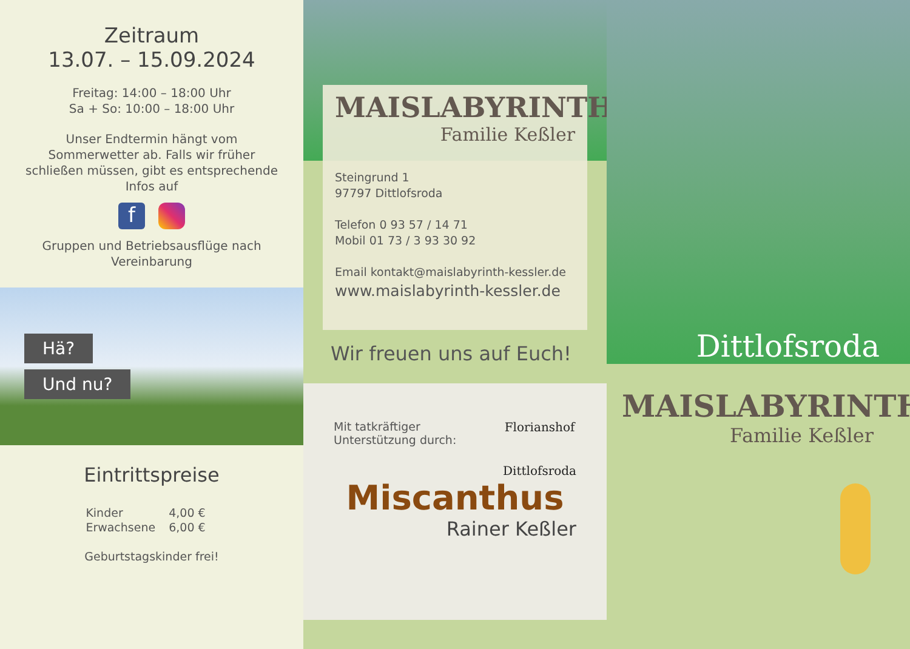Zeitraum
13.07. – 15.09.2024
Freitag: 14:00 – 18:00 Uhr
Sa + So: 10:00 – 18:00 Uhr
Unser Endtermin hängt vom Sommerwetter ab. Falls wir früher schließen müssen, gibt es entsprechende Infos auf
f
Gruppen und Betriebsausflüge nach Vereinbarung
Hä?
Und nu?
Eintrittspreise
| Kinder | 4,00 € |
| Erwachsene | 6,00 € |
Geburtstagskinder frei!
MAISLABYRINTH
Familie Keßler
Steingrund 1
97797 Dittlofsroda
Telefon 0 93 57 / 14 71
Mobil 01 73 / 3 93 30 92
Email kontakt@maislabyrinth-kessler.de
www.maislabyrinth-kessler.de
Wir freuen uns auf Euch!
Mit tatkräftiger
Unterstützung durch:
Florianshof
Dittlofsroda
Miscanthus
Rainer Keßler
Dittlofsroda
MAISLABYRINTH
Familie Keßler